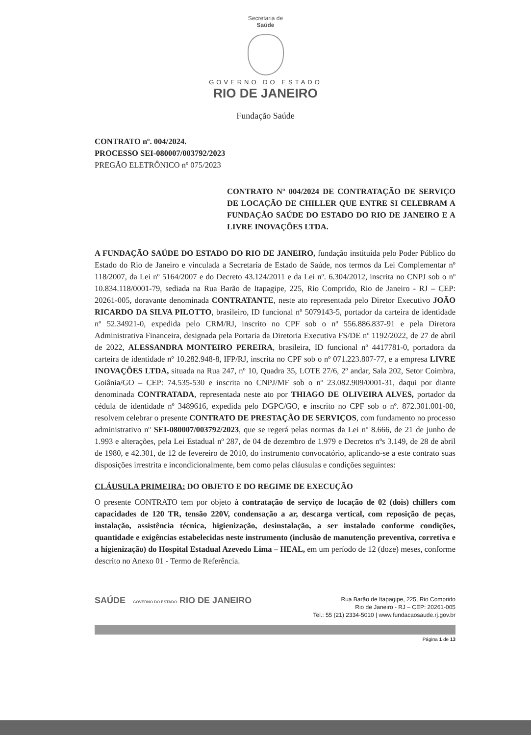Secretaria de
Saúde
GOVERNO DO ESTADO
RIO DE JANEIRO
Fundação Saúde
CONTRATO nº. 004/2024.
PROCESSO SEI-080007/003792/2023
PREGÃO ELETRÔNICO nº 075/2023
CONTRATO Nº 004/2024 DE CONTRATAÇÃO DE SERVIÇO DE LOCAÇÃO DE CHILLER QUE ENTRE SI CELEBRAM A FUNDAÇÃO SAÚDE DO ESTADO DO RIO DE JANEIRO E A LIVRE INOVAÇÕES LTDA.
A FUNDAÇÃO SAÚDE DO ESTADO DO RIO DE JANEIRO, fundação instituída pelo Poder Público do Estado do Rio de Janeiro e vinculada a Secretaria de Estado de Saúde, nos termos da Lei Complementar nº 118/2007, da Lei nº 5164/2007 e do Decreto 43.124/2011 e da Lei nº. 6.304/2012, inscrita no CNPJ sob o nº 10.834.118/0001-79, sediada na Rua Barão de Itapagipe, 225, Rio Comprido, Rio de Janeiro - RJ – CEP: 20261-005, doravante denominada CONTRATANTE, neste ato representada pelo Diretor Executivo JOÃO RICARDO DA SILVA PILOTTO, brasileiro, ID funcional nº 5079143-5, portador da carteira de identidade nº 52.34921-0, expedida pelo CRM/RJ, inscrito no CPF sob o nº 556.886.837-91 e pela Diretora Administrativa Financeira, designada pela Portaria da Diretoria Executiva FS/DE nº 1192/2022, de 27 de abril de 2022, ALESSANDRA MONTEIRO PEREIRA, brasileira, ID funcional nº 4417781-0, portadora da carteira de identidade nº 10.282.948-8, IFP/RJ, inscrita no CPF sob o nº 071.223.807-77, e a empresa LIVRE INOVAÇÕES LTDA, situada na Rua 247, nº 10, Quadra 35, LOTE 27/6, 2º andar, Sala 202, Setor Coimbra, Goiânia/GO – CEP: 74.535-530 e inscrita no CNPJ/MF sob o nº 23.082.909/0001-31, daqui por diante denominada CONTRATADA, representada neste ato por THIAGO DE OLIVEIRA ALVES, portador da cédula de identidade nº 3489616, expedida pelo DGPC/GO, e inscrito no CPF sob o nº. 872.301.001-00, resolvem celebrar o presente CONTRATO DE PRESTAÇÃO DE SERVIÇOS, com fundamento no processo administrativo nº SEI-080007/003792/2023, que se regerá pelas normas da Lei nº 8.666, de 21 de junho de 1.993 e alterações, pela Lei Estadual nº 287, de 04 de dezembro de 1.979 e Decretos nºs 3.149, de 28 de abril de 1980, e 42.301, de 12 de fevereiro de 2010, do instrumento convocatório, aplicando-se a este contrato suas disposições irrestrita e incondicionalmente, bem como pelas cláusulas e condições seguintes:
CLÁUSULA PRIMEIRA: DO OBJETO E DO REGIME DE EXECUÇÃO
O presente CONTRATO tem por objeto à contratação de serviço de locação de 02 (dois) chillers com capacidades de 120 TR, tensão 220V, condensação a ar, descarga vertical, com reposição de peças, instalação, assistência técnica, higienização, desinstalação, a ser instalado conforme condições, quantidade e exigências estabelecidas neste instrumento (inclusão de manutenção preventiva, corretiva e a higienização) do Hospital Estadual Azevedo Lima – HEAL, em um período de 12 (doze) meses, conforme descrito no Anexo 01 - Termo de Referência.
SAÚDE GOVERNO DO ESTADO RIO DE JANEIRO
Rua Barão de Itapagipe, 225, Rio Comprido
Rio de Janeiro - RJ – CEP: 20261-005
Tel.: 55 (21) 2334-5010 | www.fundacaosaude.rj.gov.br
Página 1 de 13